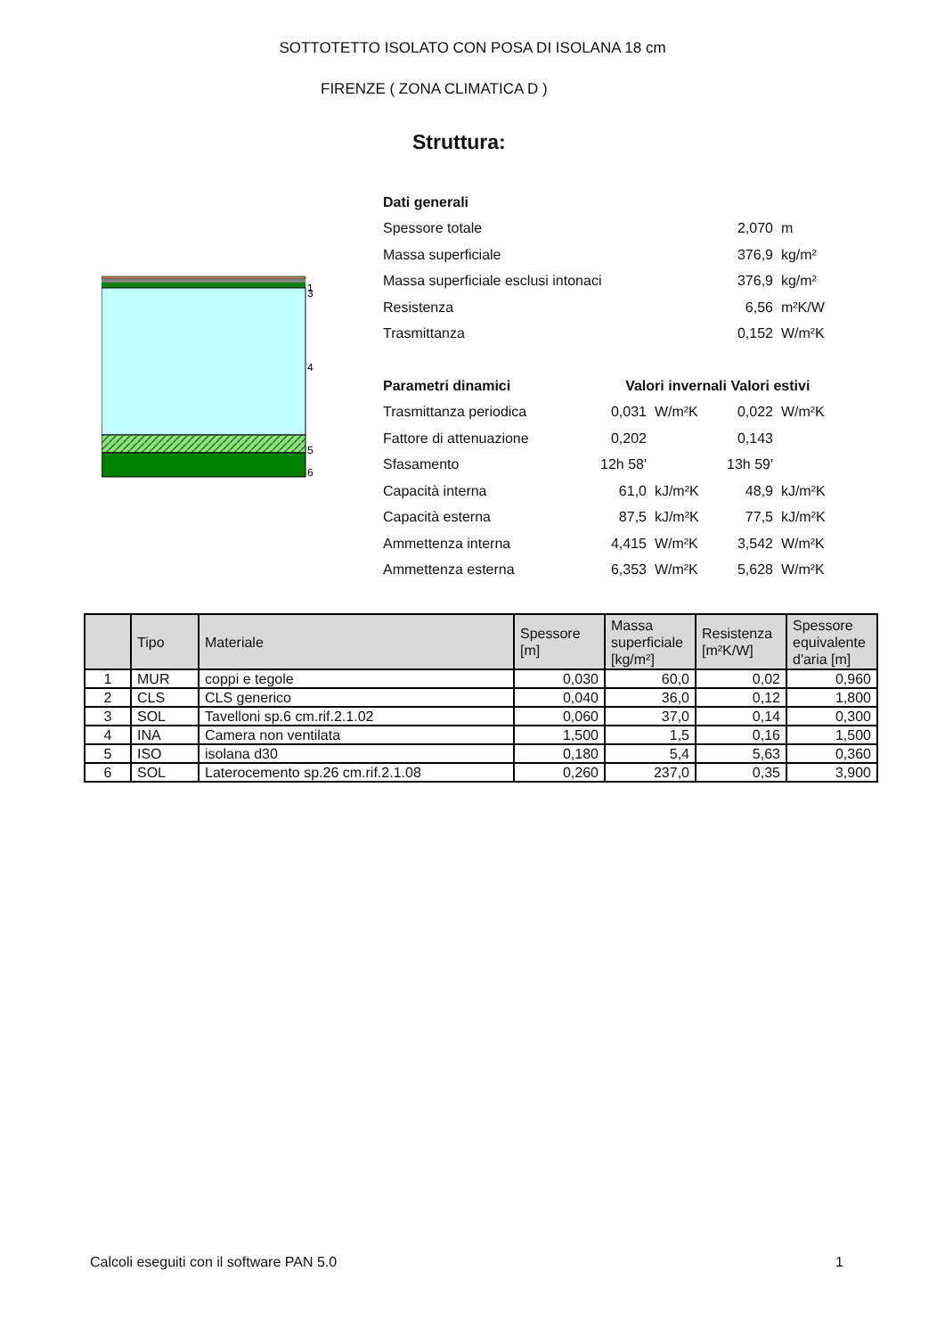SOTTOTETTO ISOLATO CON POSA DI ISOLANA 18 cm
FIRENZE ( ZONA CLIMATICA D )
Struttura:
1
3
4
5
6
| Dati generali | | | | |
| Spessore totale | | | 2,070 | m |
| Massa superficiale | | | 376,9 | kg/m² |
| Massa superficiale esclusi intonaci | | | 376,9 | kg/m² |
| Resistenza | | | 6,56 | m²K/W |
| Trasmittanza | | | 0,152 | W/m²K |
| Parametri dinamici | Valori invernali | | Valori estivi | |
| Trasmittanza periodica | 0,031 | W/m²K | 0,022 | W/m²K |
| Fattore di attenuazione | 0,202 | | 0,143 | |
| Sfasamento | 12h 58' | | 13h 59' | |
| Capacità interna | 61,0 | kJ/m²K | 48,9 | kJ/m²K |
| Capacità esterna | 87,5 | kJ/m²K | 77,5 | kJ/m²K |
| Ammettenza interna | 4,415 | W/m²K | 3,542 | W/m²K |
| Ammettenza esterna | 6,353 | W/m²K | 5,628 | W/m²K |
| | Tipo | Materiale | Spessore [m] | Massa superficiale [kg/m²] | Resistenza [m²K/W] | Spessore equivalente d'aria [m] |
| --- | --- | --- | --- | --- | --- | --- |
| 1 | MUR | coppi e tegole | 0,030 | 60,0 | 0,02 | 0,960 |
| 2 | CLS | CLS generico | 0,040 | 36,0 | 0,12 | 1,800 |
| 3 | SOL | Tavelloni sp.6 cm.rif.2.1.02 | 0,060 | 37,0 | 0,14 | 0,300 |
| 4 | INA | Camera non ventilata | 1,500 | 1,5 | 0,16 | 1,500 |
| 5 | ISO | isolana d30 | 0,180 | 5,4 | 5,63 | 0,360 |
| 6 | SOL | Laterocemento sp.26 cm.rif.2.1.08 | 0,260 | 237,0 | 0,35 | 3,900 |
Calcoli eseguiti con il software PAN 5.0
1